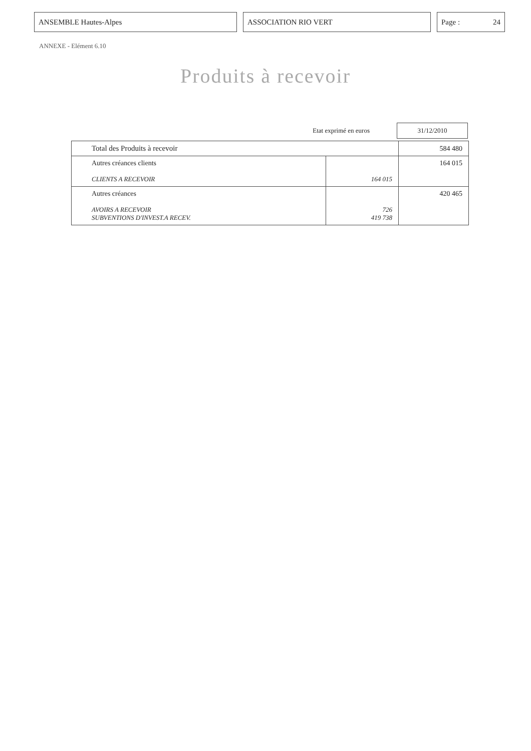ANSEMBLE Hautes-Alpes ASSOCIATION RIO VERT Page : 24
ANNEXE - Elément 6.10
Produits à recevoir
Etat exprimé en euros
31/12/2010
| Total des Produits à recevoir | | 584 480 |
| Autres créances clients CLIENTS A RECEVOIR | 164 015 | 164 015 |
| Autres créances AVOIRS A RECEVOIR SUBVENTIONS D'INVEST.A RECEV. | 726 419 738 | 420 465 |